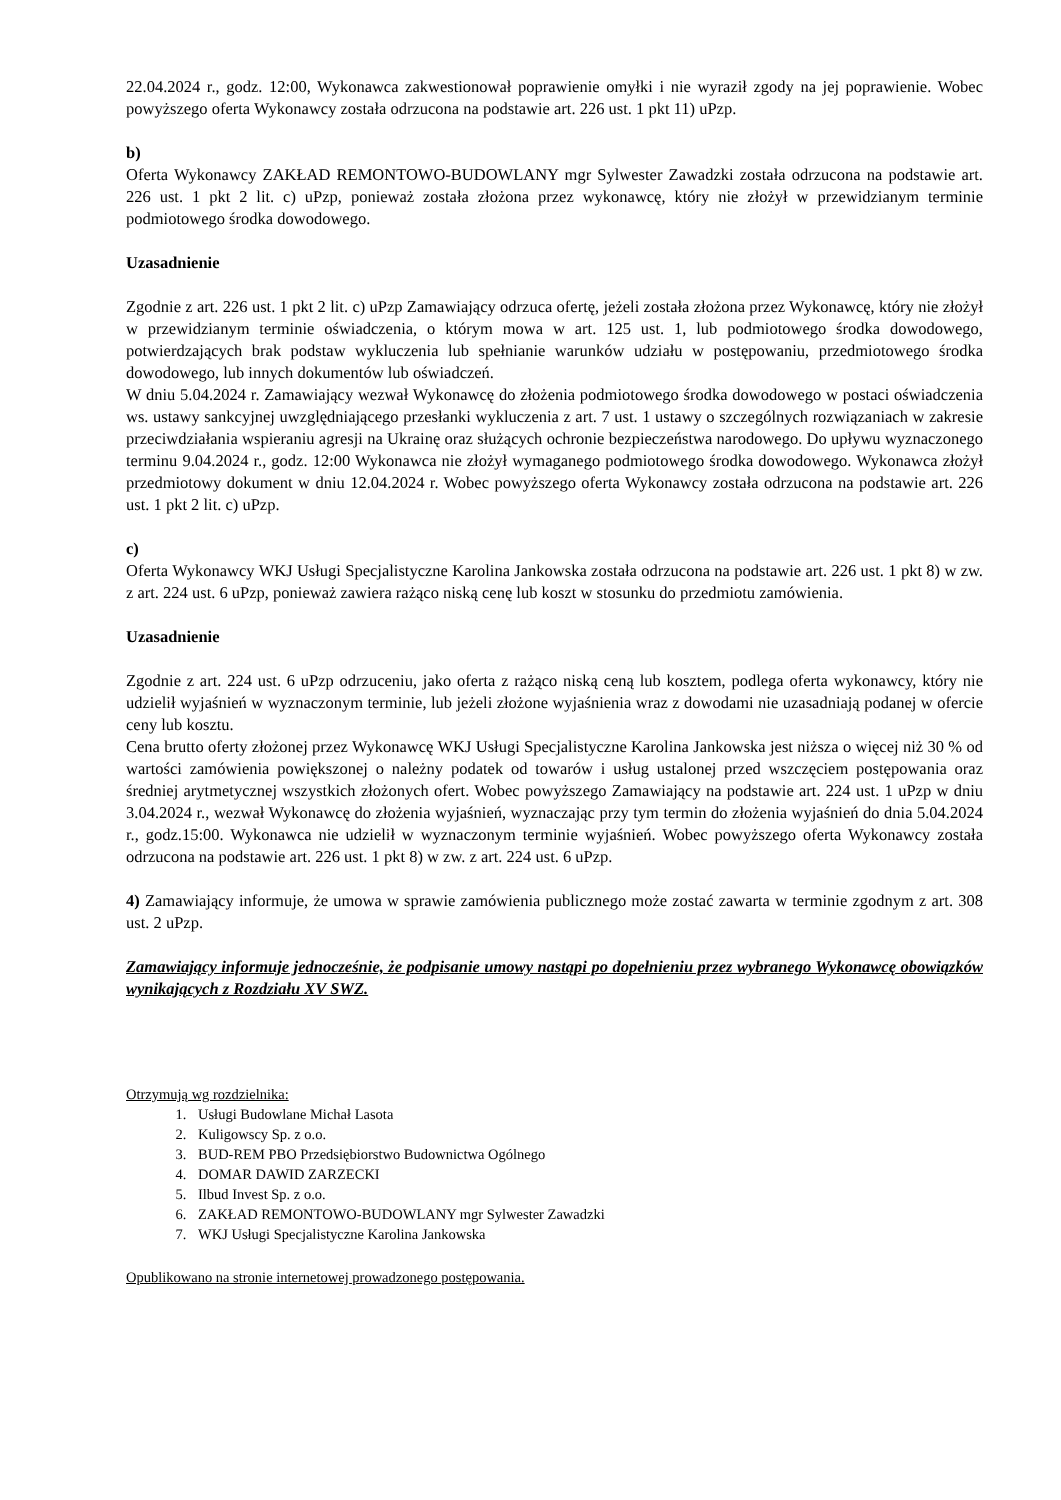22.04.2024 r., godz. 12:00, Wykonawca zakwestionował poprawienie omyłki i nie wyraził zgody na jej poprawienie. Wobec powyższego oferta Wykonawcy została odrzucona na podstawie art. 226 ust. 1 pkt 11) uPzp.
b)
Oferta Wykonawcy ZAKŁAD REMONTOWO-BUDOWLANY mgr Sylwester Zawadzki została odrzucona na podstawie art. 226 ust. 1 pkt 2 lit. c) uPzp, ponieważ została złożona przez wykonawcę, który nie złożył w przewidzianym terminie podmiotowego środka dowodowego.
Uzasadnienie
Zgodnie z art. 226 ust. 1 pkt 2 lit. c) uPzp Zamawiający odrzuca ofertę, jeżeli została złożona przez Wykonawcę, który nie złożył w przewidzianym terminie oświadczenia, o którym mowa w art. 125 ust. 1, lub podmiotowego środka dowodowego, potwierdzających brak podstaw wykluczenia lub spełnianie warunków udziału w postępowaniu, przedmiotowego środka dowodowego, lub innych dokumentów lub oświadczeń.
W dniu 5.04.2024 r. Zamawiający wezwał Wykonawcę do złożenia podmiotowego środka dowodowego w postaci oświadczenia ws. ustawy sankcyjnej uwzględniającego przesłanki wykluczenia z art. 7 ust. 1 ustawy o szczególnych rozwiązaniach w zakresie przeciwdziałania wspieraniu agresji na Ukrainę oraz służących ochronie bezpieczeństwa narodowego. Do upływu wyznaczonego terminu 9.04.2024 r., godz. 12:00 Wykonawca nie złożył wymaganego podmiotowego środka dowodowego. Wykonawca złożył przedmiotowy dokument w dniu 12.04.2024 r. Wobec powyższego oferta Wykonawcy została odrzucona na podstawie art. 226 ust. 1 pkt 2 lit. c) uPzp.
c)
Oferta Wykonawcy WKJ Usługi Specjalistyczne Karolina Jankowska została odrzucona na podstawie art. 226 ust. 1 pkt 8) w zw. z art. 224 ust. 6 uPzp, ponieważ zawiera rażąco niską cenę lub koszt w stosunku do przedmiotu zamówienia.
Uzasadnienie
Zgodnie z art. 224 ust. 6 uPzp odrzuceniu, jako oferta z rażąco niską ceną lub kosztem, podlega oferta wykonawcy, który nie udzielił wyjaśnień w wyznaczonym terminie, lub jeżeli złożone wyjaśnienia wraz z dowodami nie uzasadniają podanej w ofercie ceny lub kosztu.
Cena brutto oferty złożonej przez Wykonawcę WKJ Usługi Specjalistyczne Karolina Jankowska jest niższa o więcej niż 30 % od wartości zamówienia powiększonej o należny podatek od towarów i usług ustalonej przed wszczęciem postępowania oraz średniej arytmetycznej wszystkich złożonych ofert. Wobec powyższego Zamawiający na podstawie art. 224 ust. 1 uPzp w dniu 3.04.2024 r., wezwał Wykonawcę do złożenia wyjaśnień, wyznaczając przy tym termin do złożenia wyjaśnień do dnia 5.04.2024 r., godz.15:00. Wykonawca nie udzielił w wyznaczonym terminie wyjaśnień. Wobec powyższego oferta Wykonawcy została odrzucona na podstawie art. 226 ust. 1 pkt 8) w zw. z art. 224 ust. 6 uPzp.
4) Zamawiający informuje, że umowa w sprawie zamówienia publicznego może zostać zawarta w terminie zgodnym z art. 308 ust. 2 uPzp.
Zamawiający informuje jednocześnie, że podpisanie umowy nastąpi po dopełnieniu przez wybranego Wykonawcę obowiązków wynikających z Rozdziału XV SWZ.
Otrzymują wg rozdzielnika:
1. Usługi Budowlane Michał Lasota
2. Kuligowscy Sp. z o.o.
3. BUD-REM PBO Przedsiębiorstwo Budownictwa Ogólnego
4. DOMAR DAWID ZARZECKI
5. Ilbud Invest Sp. z o.o.
6. ZAKŁAD REMONTOWO-BUDOWLANY mgr Sylwester Zawadzki
7. WKJ Usługi Specjalistyczne Karolina Jankowska
Opublikowano na stronie internetowej prowadzonego postępowania.